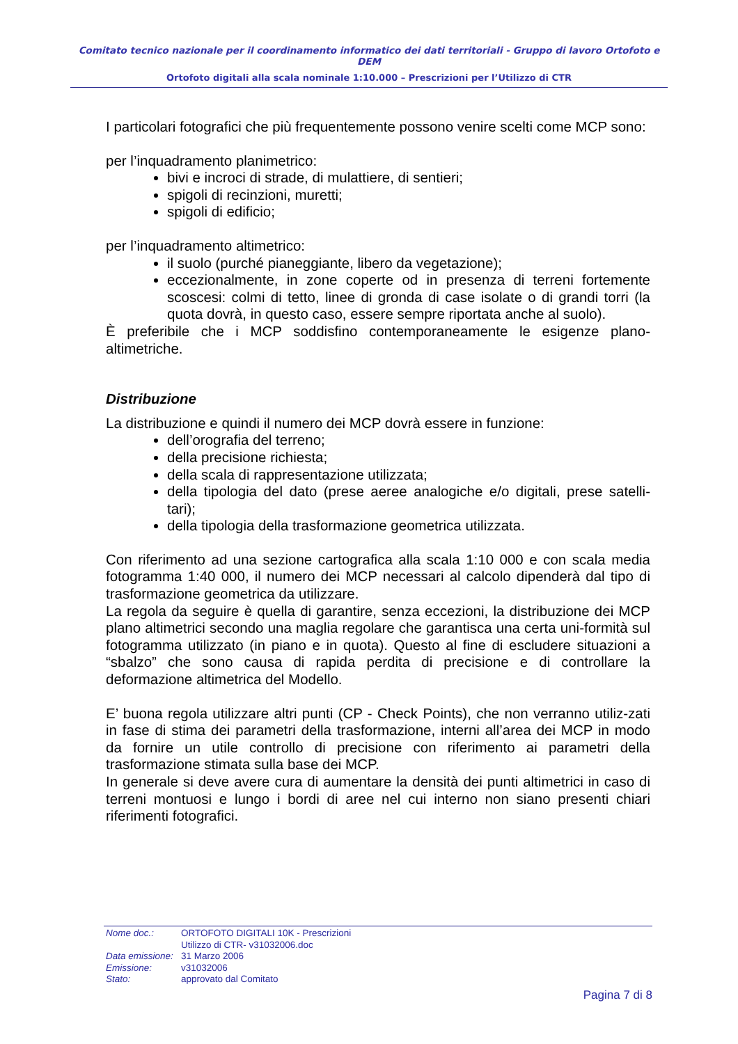Comitato tecnico nazionale per il coordinamento informatico dei dati territoriali - Gruppo di lavoro Ortofoto e DEM
Ortofoto digitali alla scala nominale 1:10.000 – Prescrizioni per l’Utilizzo di CTR
I particolari fotografici che più frequentemente possono venire scelti come MCP sono:
per l’inquadramento planimetrico:
bivi e incroci di strade, di mulattiere, di sentieri;
spigoli di recinzioni, muretti;
spigoli di edificio;
per l’inquadramento altimetrico:
il suolo (purché pianeggiante, libero da vegetazione);
eccezionalmente, in zone coperte od in presenza di terreni fortemente scoscesi: colmi di tetto, linee di gronda di case isolate o di grandi torri (la quota dovrà, in questo caso, essere sempre riportata anche al suolo).
È preferibile che i MCP soddisfino contemporaneamente le esigenze plano-altimetriche.
Distribuzione
La distribuzione e quindi il numero dei MCP dovrà essere in funzione:
dell’orografia del terreno;
della precisione richiesta;
della scala di rappresentazione utilizzata;
della tipologia del dato (prese aeree analogiche e/o digitali, prese satelli-tari);
della tipologia della trasformazione geometrica utilizzata.
Con riferimento ad una sezione cartografica alla scala 1:10 000 e con scala media fotogramma 1:40 000, il numero dei MCP necessari al calcolo dipenderà dal tipo di trasformazione geometrica da utilizzare.
La regola da seguire è quella di garantire, senza eccezioni, la distribuzione dei MCP plano altimetrici secondo una maglia regolare che garantisca una certa uni-formità sul fotogramma utilizzato (in piano e in quota). Questo al fine di escludere situazioni a “sbalzo” che sono causa di rapida perdita di precisione e di controllare la deformazione altimetrica del Modello.
E’ buona regola utilizzare altri punti (CP - Check Points), che non verranno utiliz-zati in fase di stima dei parametri della trasformazione, interni all’area dei MCP in modo da fornire un utile controllo di precisione con riferimento ai parametri della trasformazione stimata sulla base dei MCP.
In generale si deve avere cura di aumentare la densità dei punti altimetrici in caso di terreni montuosi e lungo i bordi di aree nel cui interno non siano presenti chiari riferimenti fotografici.
| Nome doc.: | ORTOFOTO DIGITALI 10K - Prescrizioni Utilizzo di CTR- v31032006.doc |
| Data emissione: | 31 Marzo 2006 |
| Emissione: | v31032006 |
| Stato: | approvato dal Comitato |
Pagina 7 di 8